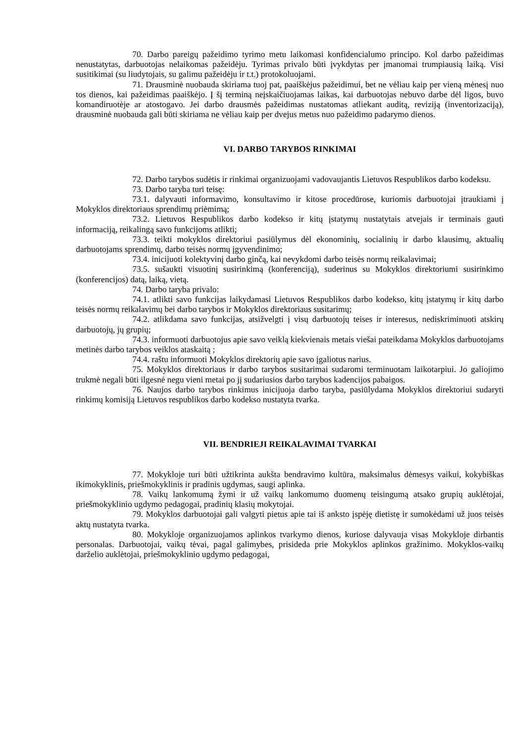70. Darbo pareigų pažeidimo tyrimo metu laikomasi konfidencialumo principo. Kol darbo pažeidimas nenustatytas, darbuotojas nelaikomas pažeidėju. Tyrimas privalo būti įvykdytas per įmanomai trumpiausią laiką. Visi susitikimai (su liudytojais, su galimu pažeidėju ir t.t.) protokoluojami.
71. Drausminė nuobauda skiriama tuoj pat, paaiškėjus pažeidimui, bet ne vėliau kaip per vieną mėnesį nuo tos dienos, kai pažeidimas paaiškėjo. Į šį terminą neįskaičiuojamas laikas, kai darbuotojas nebuvo darbe dėl ligos, buvo komandiruotėje ar atostogavo. Jei darbo drausmės pažeidimas nustatomas atliekant auditą, reviziją (inventorizaciją), drausminė nuobauda gali būti skiriama ne vėliau kaip per dvejus metus nuo pažeidimo padarymo dienos.
VI. DARBO TARYBOS RINKIMAI
72. Darbo tarybos sudėtis ir rinkimai organizuojami vadovaujantis Lietuvos Respublikos darbo kodeksu.
73. Darbo taryba turi teisę:
73.1. dalyvauti informavimo, konsultavimo ir kitose procedūrose, kuriomis darbuotojai įtraukiami į Mokyklos direktoriaus sprendimų priėmimą;
73.2. Lietuvos Respublikos darbo kodekso ir kitų įstatymų nustatytais atvejais ir terminais gauti informaciją, reikalingą savo funkcijoms atlikti;
73.3. teikti mokyklos direktoriui pasiūlymus dėl ekonominių, socialinių ir darbo klausimų, aktualių darbuotojams sprendimų, darbo teisės normų įgyvendinimo;
73.4. inicijuoti kolektyvinį darbo ginčą, kai nevykdomi darbo teisės normų reikalavimai;
73.5. sušaukti visuotinį susirinkimą (konferenciją), suderinus su Mokyklos direktoriumi susirinkimo (konferencijos) datą, laiką, vietą.
74. Darbo taryba privalo:
74.1. atlikti savo funkcijas laikydamasi Lietuvos Respublikos darbo kodekso, kitų įstatymų ir kitų darbo teisės normų reikalavimų bei darbo tarybos ir Mokyklos direktoriaus susitarimų;
74.2. atlikdama savo funkcijas, atsižvelgti į visų darbuotojų teises ir interesus, nediskriminuoti atskirų darbuotojų, jų grupių;
74.3. informuoti darbuotojus apie savo veiklą kiekvienais metais viešai pateikdama Mokyklos darbuotojams metinės darbo tarybos veiklos ataskaitą ;
74.4. raštu informuoti Mokyklos direktorių apie savo įgaliotus narius.
75. Mokyklos direktoriaus ir darbo tarybos susitarimai sudaromi terminuotam laikotarpiui. Jo galiojimo trukmė negali būti ilgesnė negu vieni metai po jį sudariusios darbo tarybos kadencijos pabaigos.
76. Naujos darbo tarybos rinkimus inicijuoja darbo taryba, pasiūlydama Mokyklos direktoriui sudaryti rinkimų komisiją Lietuvos respublikos darbo kodekso nustatyta tvarka.
VII. BENDRIEJI REIKALAVIMAI TVARKAI
77. Mokykloje turi būti užtikrinta aukšta bendravimo kultūra, maksimalus dėmesys vaikui, kokybiškas ikimokyklinis, priešmokyklinis ir pradinis ugdymas, saugi aplinka.
78. Vaikų lankomumą žymi ir už vaikų lankomumo duomenų teisingumą atsako grupių auklėtojai, priešmokyklinio ugdymo pedagogai, pradinių klasių mokytojai.
79. Mokyklos darbuotojai gali valgyti pietus apie tai iš anksto įspėję dietistę ir sumokėdami už juos teisės aktų nustatyta tvarka.
80. Mokykloje organizuojamos aplinkos tvarkymo dienos, kuriose dalyvauja visas Mokykloje dirbantis personalas. Darbuotojai, vaikų tėvai, pagal galimybes, prisideda prie Mokyklos aplinkos gražinimo. Mokyklos-vaikų darželio auklėtojai, priešmokyklinio ugdymo pedagogai,